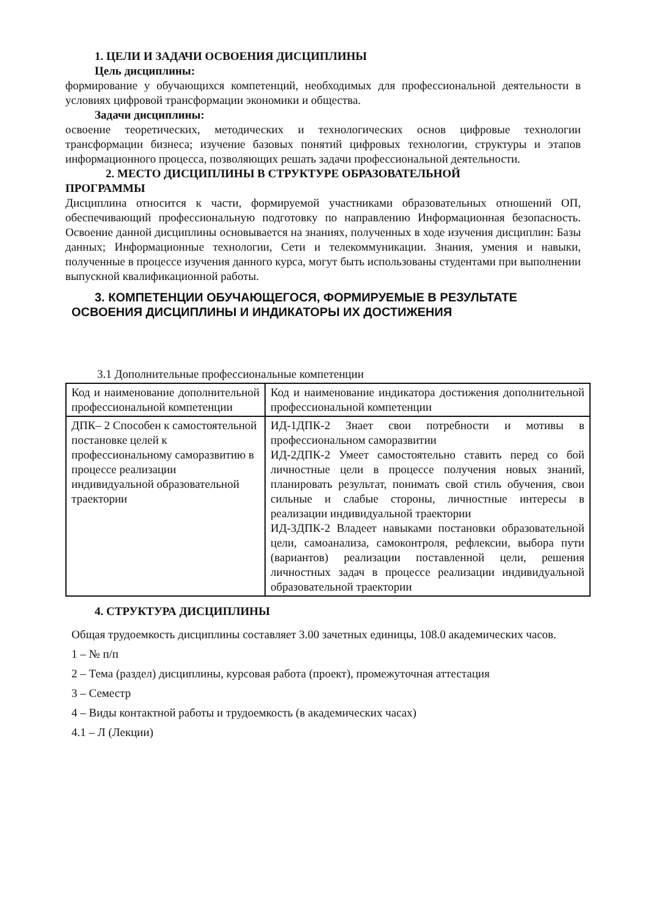1. ЦЕЛИ И ЗАДАЧИ ОСВОЕНИЯ ДИСЦИПЛИНЫ
Цель дисциплины:
формирование у обучающихся компетенций, необходимых для профессиональной деятельности в условиях цифровой трансформации экономики и общества.
Задачи дисциплины:
освоение теоретических, методических и технологических основ цифровые технологии трансформации бизнеса; изучение базовых понятий цифровых технологии, структуры и этапов информационного процесса, позволяющих решать задачи профессиональной деятельности.
2. МЕСТО ДИСЦИПЛИНЫ В СТРУКТУРЕ ОБРАЗОВАТЕЛЬНОЙ
ПРОГРАММЫ
Дисциплина относится к части, формируемой участниками образовательных отношений ОП, обеспечивающий профессиональную подготовку по направлению Информационная безопасность. Освоение данной дисциплины основывается на знаниях, полученных в ходе изучения дисциплин: Базы данных; Информационные технологии, Сети и телекоммуникации. Знания, умения и навыки, полученные в процессе изучения данного курса, могут быть использованы студентами при выполнении выпускной квалификационной работы.
3. КОМПЕТЕНЦИИ ОБУЧАЮЩЕГОСЯ, ФОРМИРУЕМЫЕ В РЕЗУЛЬТАТЕ
ОСВОЕНИЯ ДИСЦИПЛИНЫ И ИНДИКАТОРЫ ИХ ДОСТИЖЕНИЯ
3.1 Дополнительные профессиональные компетенции
| Код и наименование дополнительной профессиональной компетенции | Код и наименование индикатора достижения дополнительной профессиональной компетенции |
| ДПК– 2 Способен к самостоятельной постановке целей к профессиональному саморазвитию в процессе реализации индивидуальной образовательной траектории | ИД-1ДПК-2 Знает свои потребности и мотивы в профессиональном саморазвитии ИД-2ДПК-2 Умеет самостоятельно ставить перед со бой личностные цели в процессе получения новых знаний, планировать результат, понимать свой стиль обучения, свои сильные и слабые стороны, личностные интересы в реализации индивидуальной траектории ИД-3ДПК-2 Владеет навыками постановки образовательной цели, самоанализа, самоконтроля, рефлексии, выбора пути (вариантов) реализации поставленной цели, решения личностных задач в процессе реализации индивидуальной образовательной траектории |
4. СТРУКТУРА ДИСЦИПЛИНЫ
Общая трудоемкость дисциплины составляет 3.00 зачетных единицы, 108.0 академических часов.
1 – № п/п
2 – Тема (раздел) дисциплины, курсовая работа (проект), промежуточная аттестация
3 – Семестр
4 – Виды контактной работы и трудоемкость (в академических часах)
4.1 – Л (Лекции)